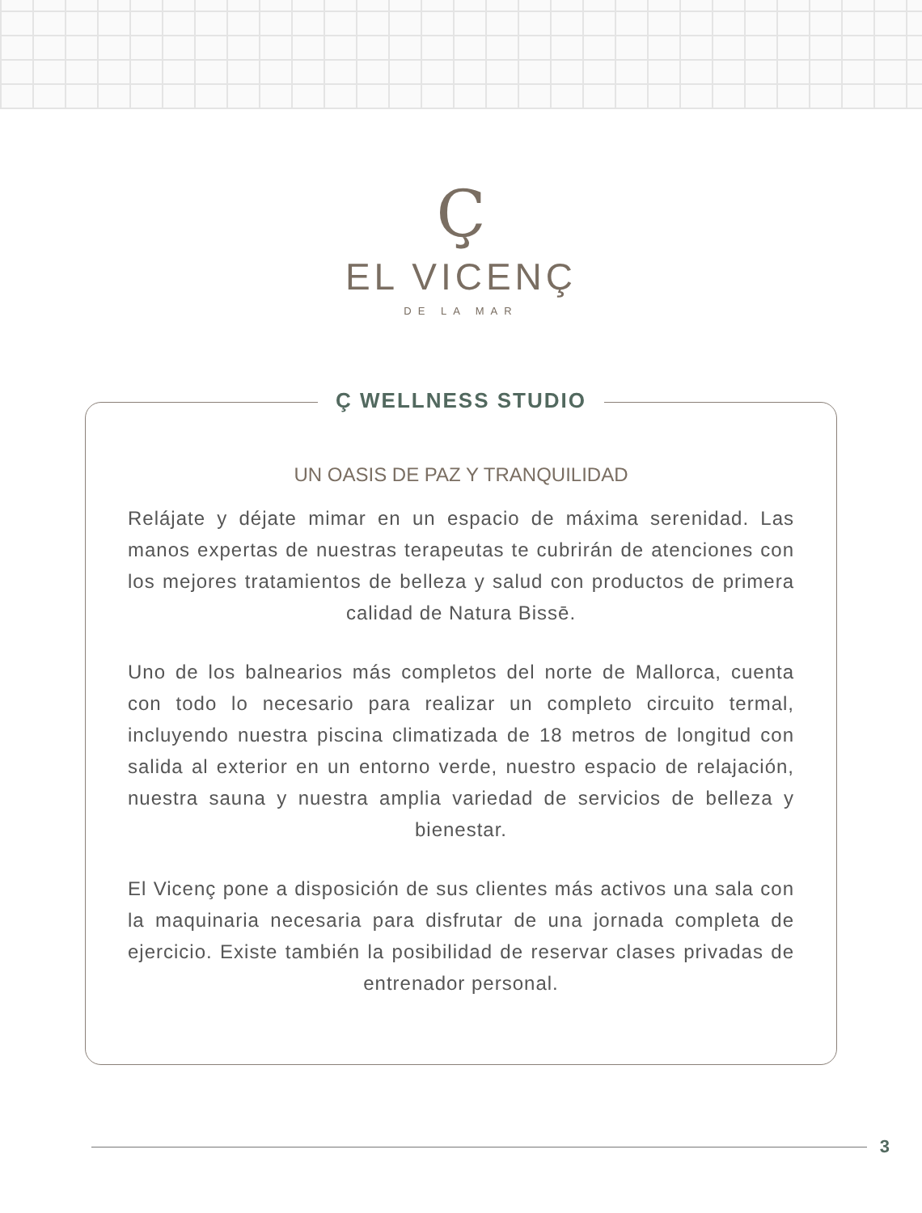Ç
EL VICENÇ
DE LA MAR
Ç WELLNESS STUDIO
UN OASIS DE PAZ Y TRANQUILIDAD
Relájate y déjate mimar en un espacio de máxima serenidad. Las manos expertas de nuestras terapeutas te cubrirán de atenciones con los mejores tratamientos de belleza y salud con productos de primera calidad de Natura Bissē.
Uno de los balnearios más completos del norte de Mallorca, cuenta con todo lo necesario para realizar un completo circuito termal, incluyendo nuestra piscina climatizada de 18 metros de longitud con salida al exterior en un entorno verde, nuestro espacio de relajación, nuestra sauna y nuestra amplia variedad de servicios de belleza y bienestar.
El Vicenç pone a disposición de sus clientes más activos una sala con la maquinaria necesaria para disfrutar de una jornada completa de ejercicio. Existe también la posibilidad de reservar clases privadas de entrenador personal.
3